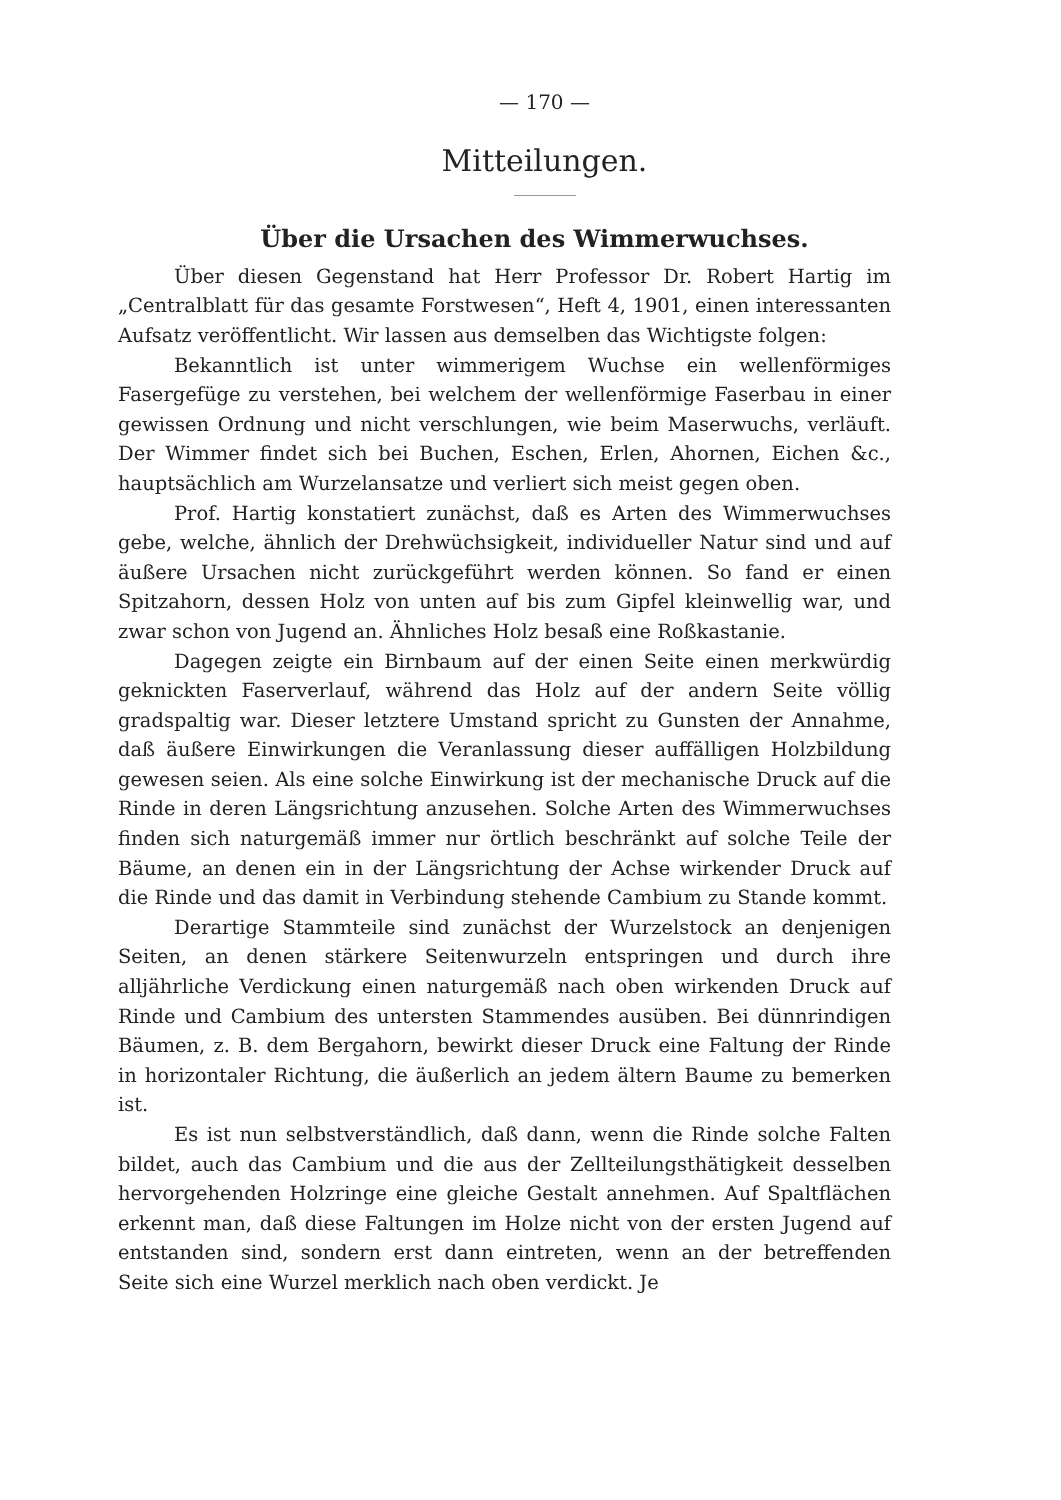— 170 —
Mitteilungen.
Über die Ursachen des Wimmerwuchses.
Über diesen Gegenstand hat Herr Professor Dr. Robert Hartig im „Centralblatt für das gesamte Forstwesen“, Heft 4, 1901, einen interessanten Aufsatz veröffentlicht. Wir lassen aus demselben das Wichtigste folgen:
Bekanntlich ist unter wimmerigem Wuchse ein wellenförmiges Fasergefüge zu verstehen, bei welchem der wellenförmige Faserbau in einer gewissen Ordnung und nicht verschlungen, wie beim Maserwuchs, verläuft. Der Wimmer findet sich bei Buchen, Eschen, Erlen, Ahornen, Eichen &c., hauptsächlich am Wurzelansatze und verliert sich meist gegen oben.
Prof. Hartig konstatiert zunächst, daß es Arten des Wimmerwuchses gebe, welche, ähnlich der Drehwüchsigkeit, individueller Natur sind und auf äußere Ursachen nicht zurückgeführt werden können. So fand er einen Spitzahorn, dessen Holz von unten auf bis zum Gipfel kleinwellig war, und zwar schon von Jugend an. Ähnliches Holz besaß eine Roßkastanie.
Dagegen zeigte ein Birnbaum auf der einen Seite einen merkwürdig geknickten Faserverlauf, während das Holz auf der andern Seite völlig gradspaltig war. Dieser letztere Umstand spricht zu Gunsten der Annahme, daß äußere Einwirkungen die Veranlassung dieser auffälligen Holzbildung gewesen seien. Als eine solche Einwirkung ist der mechanische Druck auf die Rinde in deren Längsrichtung anzusehen. Solche Arten des Wimmerwuchses finden sich naturgemäß immer nur örtlich beschränkt auf solche Teile der Bäume, an denen ein in der Längsrichtung der Achse wirkender Druck auf die Rinde und das damit in Verbindung stehende Cambium zu Stande kommt.
Derartige Stammteile sind zunächst der Wurzelstock an denjenigen Seiten, an denen stärkere Seitenwurzeln entspringen und durch ihre alljährliche Verdickung einen naturgemäß nach oben wirkenden Druck auf Rinde und Cambium des untersten Stammendes ausüben. Bei dünnrindigen Bäumen, z. B. dem Bergahorn, bewirkt dieser Druck eine Faltung der Rinde in horizontaler Richtung, die äußerlich an jedem ältern Baume zu bemerken ist.
Es ist nun selbstverständlich, daß dann, wenn die Rinde solche Falten bildet, auch das Cambium und die aus der Zellteilungsthätigkeit desselben hervorgehenden Holzringe eine gleiche Gestalt annehmen. Auf Spaltflächen erkennt man, daß diese Faltungen im Holze nicht von der ersten Jugend auf entstanden sind, sondern erst dann eintreten, wenn an der betreffenden Seite sich eine Wurzel merklich nach oben verdickt. Je